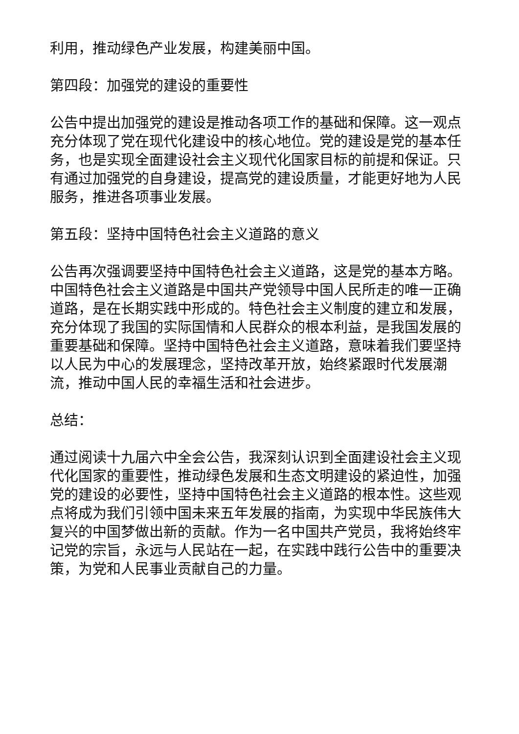利用，推动绿色产业发展，构建美丽中国。
第四段：加强党的建设的重要性
公告中提出加强党的建设是推动各项工作的基础和保障。这一观点充分体现了党在现代化建设中的核心地位。党的建设是党的基本任务，也是实现全面建设社会主义现代化国家目标的前提和保证。只有通过加强党的自身建设，提高党的建设质量，才能更好地为人民服务，推进各项事业发展。
第五段：坚持中国特色社会主义道路的意义
公告再次强调要坚持中国特色社会主义道路，这是党的基本方略。中国特色社会主义道路是中国共产党领导中国人民所走的唯一正确道路，是在长期实践中形成的。特色社会主义制度的建立和发展，充分体现了我国的实际国情和人民群众的根本利益，是我国发展的重要基础和保障。坚持中国特色社会主义道路，意味着我们要坚持以人民为中心的发展理念，坚持改革开放，始终紧跟时代发展潮流，推动中国人民的幸福生活和社会进步。
总结：
通过阅读十九届六中全会公告，我深刻认识到全面建设社会主义现代化国家的重要性，推动绿色发展和生态文明建设的紧迫性，加强党的建设的必要性，坚持中国特色社会主义道路的根本性。这些观点将成为我们引领中国未来五年发展的指南，为实现中华民族伟大复兴的中国梦做出新的贡献。作为一名中国共产党员，我将始终牢记党的宗旨，永远与人民站在一起，在实践中践行公告中的重要决策，为党和人民事业贡献自己的力量。